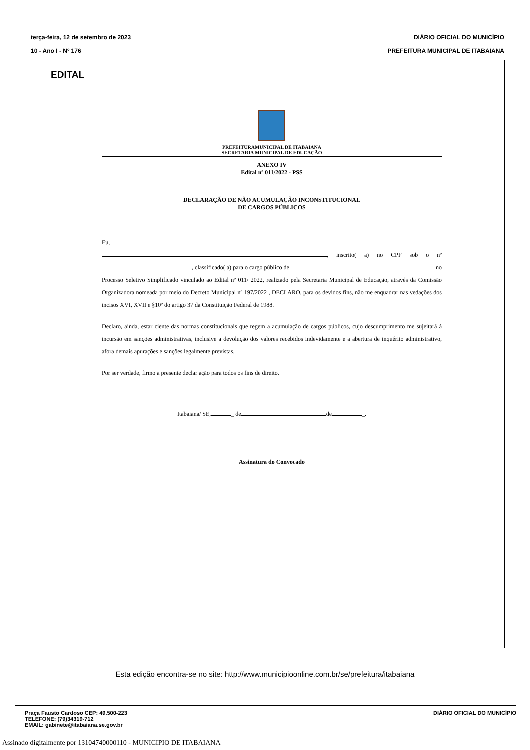terça-feira, 12 de setembro de 2023
10 - Ano I - Nº 176
DIÁRIO OFICIAL DO MUNICÍPIO
PREFEITURA MUNICIPAL DE ITABAIANA
EDITAL
PREFEITURAMUNICIPAL DE ITABAIANA
SECRETARIA MUNICIPAL DE EDUCAÇÃO
ANEXO IV
Edital nº 011/2022 - PSS
DECLARAÇÃO DE NÃO ACUMULAÇÃO INCONSTITUCIONAL
DE CARGOS PÚBLICOS
Eu,
, inscrito( a) no CPF sob o nº , classificado( a) para o cargo público de no Processo Seletivo Simplificado vinculado ao Edital nº 011/ 2022, realizado pela Secretaria Municipal de Educação, através da Comissão Organizadora nomeada por meio do Decreto Municipal nº 197/2022 , DECLARO, para os devidos fins, não me enquadrar nas vedações dos incisos XVI, XVII e §10º do artigo 37 da Constituição Federal de 1988.
Declaro, ainda, estar ciente das normas constitucionais que regem a acumulação de cargos públicos, cujo descumprimento me sujeitará à incursão em sanções administrativas, inclusive a devolução dos valores recebidos indevidamente e a abertura de inquérito administrativo, afora demais apurações e sanções legalmente previstas.
Por ser verdade, firmo a presente declar ação para todos os fins de direito.
Itabaiana/ SE, _ de de _.
Assinatura do Convocado
Esta edição encontra-se no site: http://www.municipioonline.com.br/se/prefeitura/itabaiana
Praça Fausto Cardoso CEP: 49.500-223
TELEFONE: (79)34319-712
EMAIL: gabinete@itabaiana.se.gov.br
DIÁRIO OFICIAL DO MUNICÍPIO
Assinado digitalmente por 13104740000110 - MUNICIPIO DE ITABAIANA